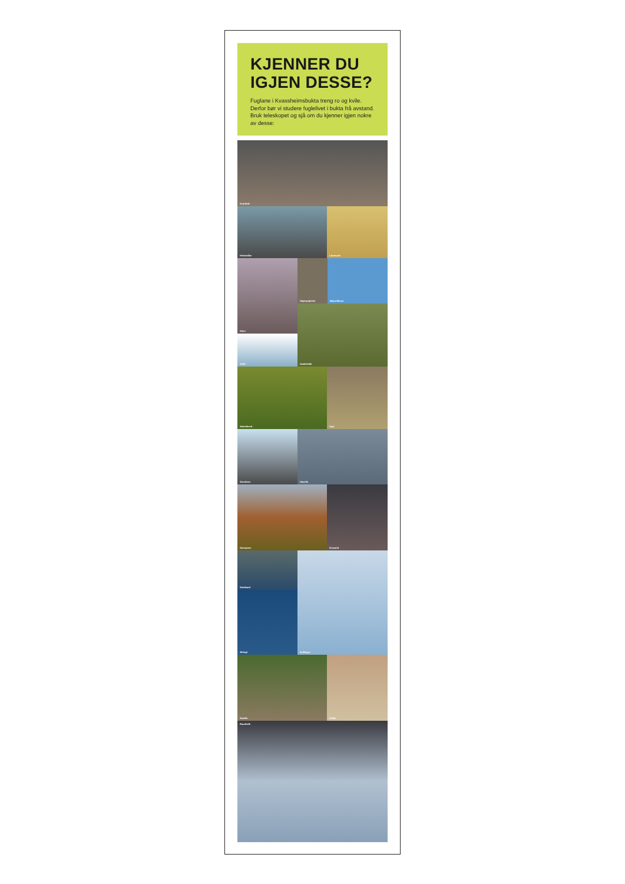KJENNER DU IGJEN DESSE?
Fuglane i Kvassheimsbukta treng ro og kvile. Derfor bør vi studere fuglelivet i bukta frå avstand. Bruk teleskopet og sjå om du kjenner igjen nokre av desse:
Svartbak
Hettemåke Låvesvale
Stare
Tjeld
Skjærpiplerke Makrellterne
Vandrefalk
Steinskvett Vipe
Storskarv Havella
Storspove Gravand
Stokkand
Ærfugl
Gråhegre
Sandlo Kråke
Raudstilk